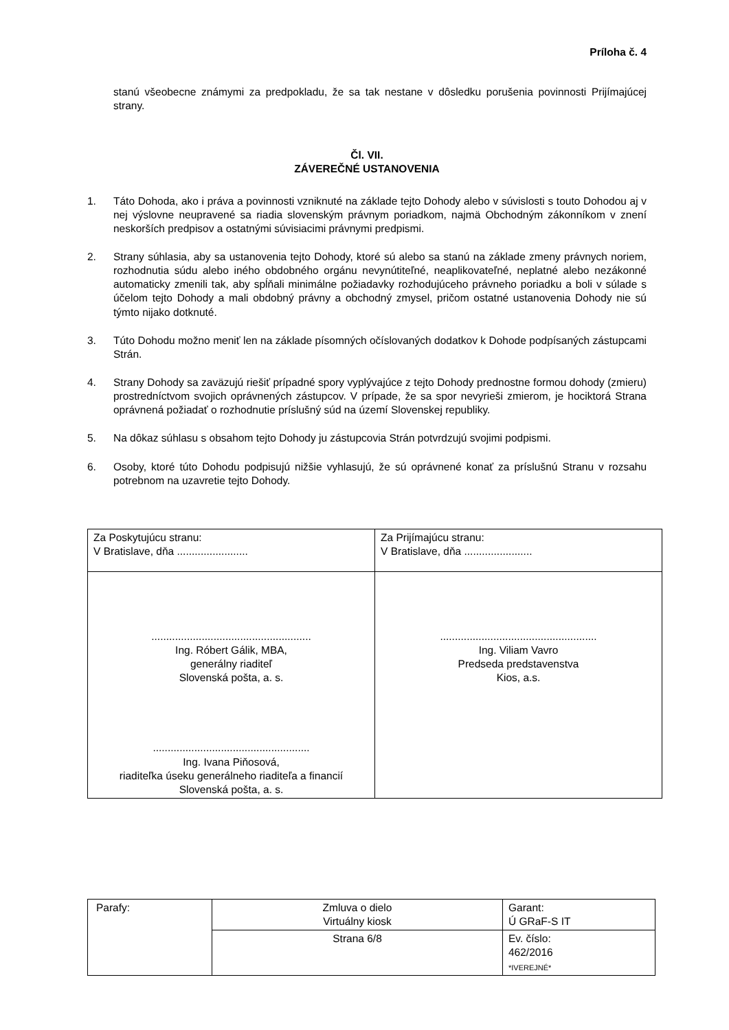Príloha č. 4
stanú všeobecne známymi za predpokladu, že sa tak nestane v dôsledku porušenia povinnosti Prijímajúcej strany.
Čl. VII.
ZÁVEREČNÉ USTANOVENIA
1. Táto Dohoda, ako i práva a povinnosti vzniknuté na základe tejto Dohody alebo v súvislosti s touto Dohodou aj v nej výslovne neupravené sa riadia slovenským právnym poriadkom, najmä Obchodným zákonníkom v znení neskorších predpisov a ostatnými súvisiacimi právnymi predpismi.
2. Strany súhlasia, aby sa ustanovenia tejto Dohody, ktoré sú alebo sa stanú na základe zmeny právnych noriem, rozhodnutia súdu alebo iného obdobného orgánu nevynútiteľné, neaplikovateľné, neplatné alebo nezákonné automaticky zmenili tak, aby spĺňali minimálne požiadavky rozhodujúceho právneho poriadku a boli v súlade s účelom tejto Dohody a mali obdobný právny a obchodný zmysel, pričom ostatné ustanovenia Dohody nie sú týmto nijako dotknuté.
3. Túto Dohodu možno meniť len na základe písomných očíslovaných dodatkov k Dohode podpísaných zástupcami Strán.
4. Strany Dohody sa zaväzujú riešiť prípadné spory vyplývajúce z tejto Dohody prednostne formou dohody (zmieru) prostredníctvom svojich oprávnených zástupcov. V prípade, že sa spor nevyrieši zmierom, je hociktorá Strana oprávnená požiadať o rozhodnutie príslušný súd na území Slovenskej republiky.
5. Na dôkaz súhlasu s obsahom tejto Dohody ju zástupcovia Strán potvrdzujú svojimi podpismi.
6. Osoby, ktoré túto Dohodu podpisujú nižšie vyhlasujú, že sú oprávnené konať za príslušnú Stranu v rozsahu potrebnom na uzavretie tejto Dohody.
| Za Poskytujúcu stranu: V Bratislave, dňa ........................ | Za Prijímajúcu stranu: V Bratislave, dňa ....................... |
| ...................................................... Ing. Róbert Gálik, MBA, generálny riaditeľ Slovenská pošta, a. s. ..................................................... Ing. Ivana Piňosová, riaditeľka úseku generálneho riaditeľa a financií Slovenská pošta, a. s. | ..................................................... Ing. Viliam Vavro Predseda predstavenstva Kios, a.s. |
| Parafy: | Zmluva o dielo Virtuálny kiosk | Garant: Ú GRaF-S IT |
| | Strana 6/8 | Ev. číslo: 462/2016 *IVEREJNÉ* |